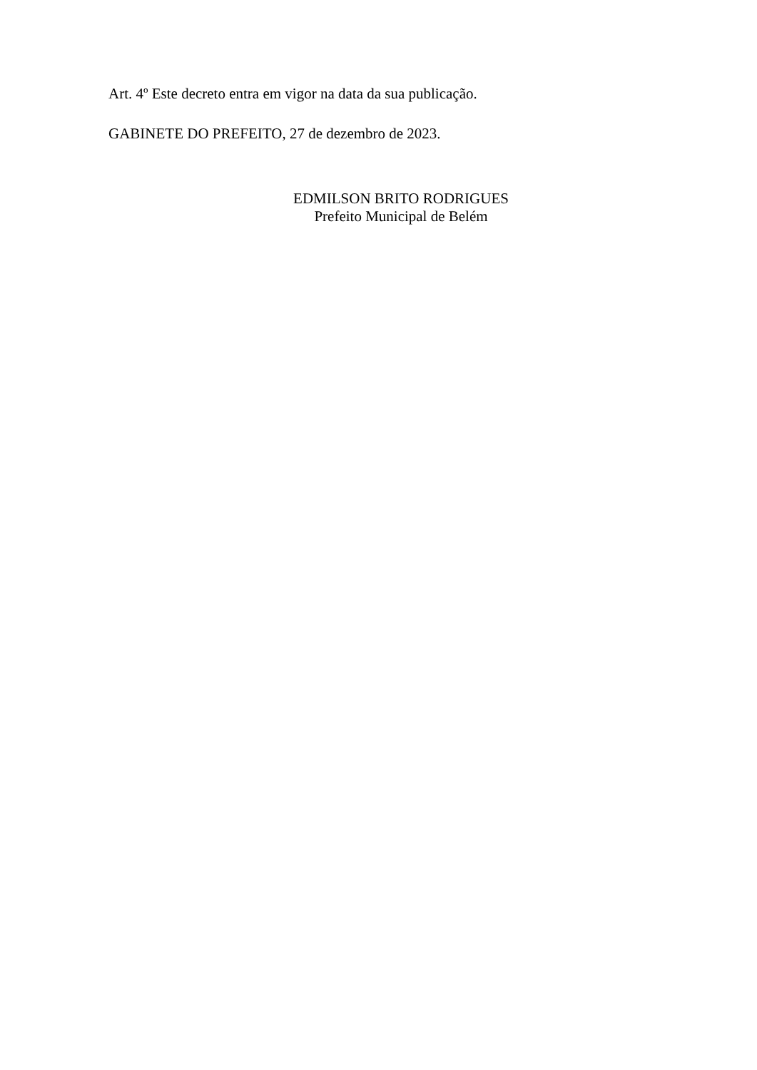Art. 4º Este decreto entra em vigor na data da sua publicação.
GABINETE DO PREFEITO, 27 de dezembro de 2023.
EDMILSON BRITO RODRIGUES
Prefeito Municipal de Belém